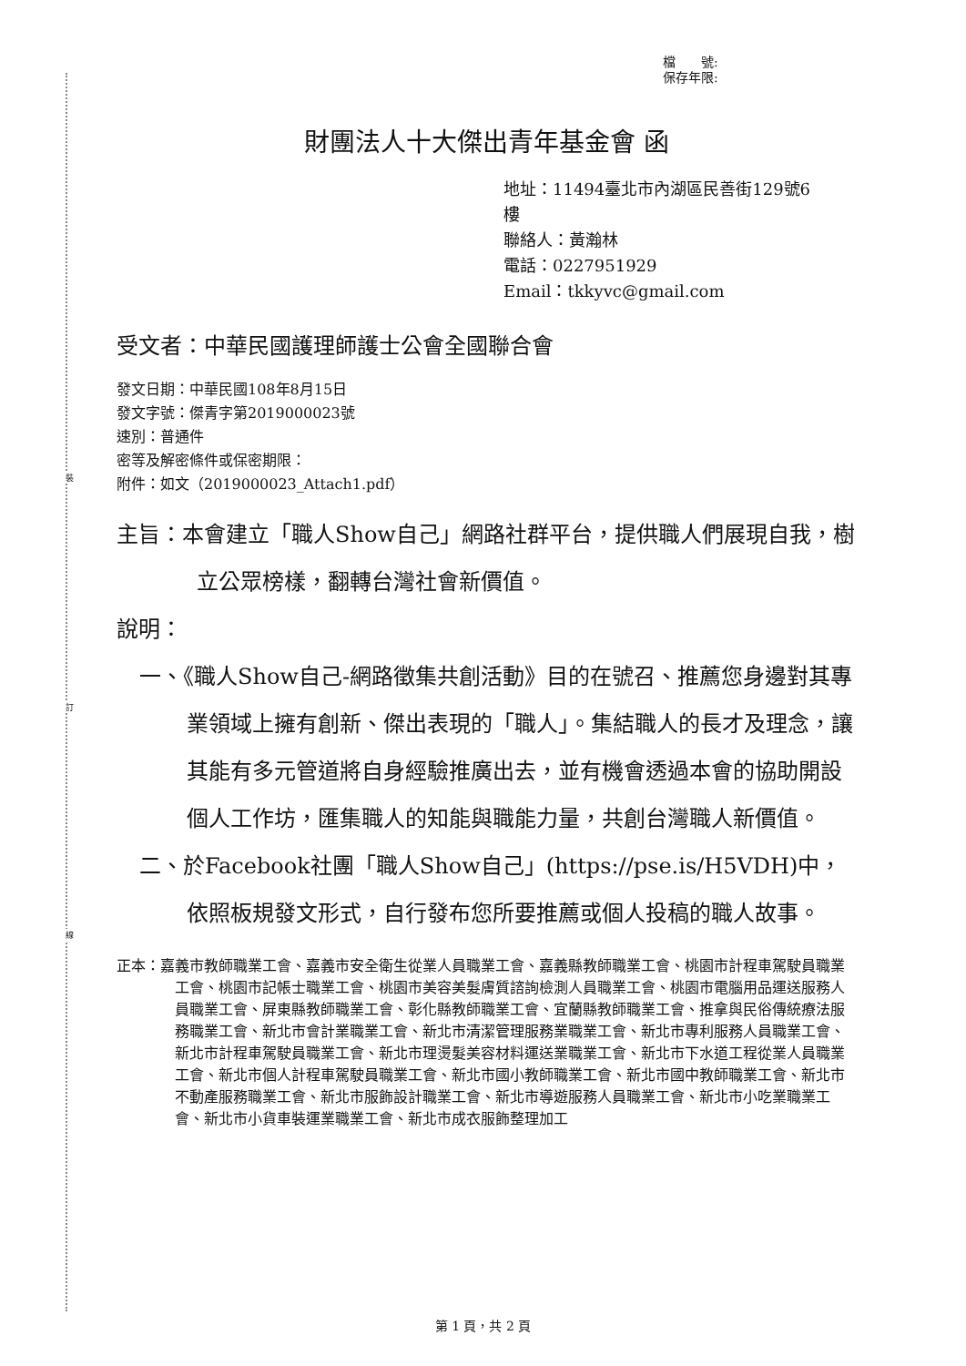裝
訂
線
檔　　號:
保存年限:
財團法人十大傑出青年基金會 函
地址：11494臺北市內湖區民善街129號6
樓
聯絡人：黃瀚林
電話：0227951929
Email：tkkyvc@gmail.com
受文者：中華民國護理師護士公會全國聯合會
發文日期：中華民國108年8月15日
發文字號：傑青字第2019000023號
速別：普通件
密等及解密條件或保密期限：
附件：如文（2019000023_Attach1.pdf）
主旨：本會建立「職人Show自己」網路社群平台，提供職人們展現自我，樹立公眾榜樣，翻轉台灣社會新價值。
說明：
一、《職人Show自己-網路徵集共創活動》目的在號召、推薦您身邊對其專業領域上擁有創新、傑出表現的「職人」。集結職人的長才及理念，讓其能有多元管道將自身經驗推廣出去，並有機會透過本會的協助開設個人工作坊，匯集職人的知能與職能力量，共創台灣職人新價值。
二、於Facebook社團「職人Show自己」(https://pse.is/H5VDH)中，依照板規發文形式，自行發布您所要推薦或個人投稿的職人故事。
正本：嘉義市教師職業工會、嘉義市安全衛生從業人員職業工會、嘉義縣教師職業工會、桃園市計程車駕駛員職業工會、桃園市記帳士職業工會、桃園市美容美髮膚質諮詢檢測人員職業工會、桃園市電腦用品運送服務人員職業工會、屏東縣教師職業工會、彰化縣教師職業工會、宜蘭縣教師職業工會、推拿與民俗傳統療法服務職業工會、新北市會計業職業工會、新北市清潔管理服務業職業工會、新北市專利服務人員職業工會、新北市計程車駕駛員職業工會、新北市理燙髮美容材料運送業職業工會、新北市下水道工程從業人員職業工會、新北市個人計程車駕駛員職業工會、新北市國小教師職業工會、新北市國中教師職業工會、新北市不動產服務職業工會、新北市服飾設計職業工會、新北市導遊服務人員職業工會、新北市小吃業職業工會、新北市小貨車裝運業職業工會、新北市成衣服飾整理加工
第 1 頁，共 2 頁